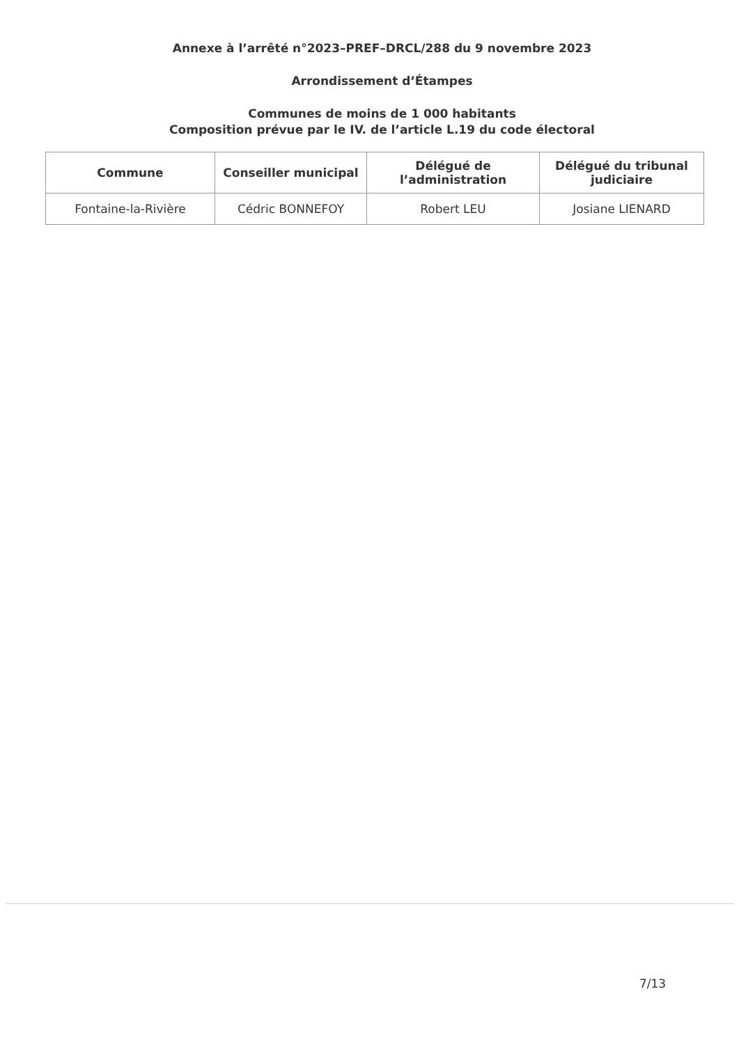Annexe à l’arrêté n°2023–PREF–DRCL/288 du 9 novembre 2023
Arrondissement d’Étampes
Communes de moins de 1 000 habitants
Composition prévue par le IV. de l’article L.19 du code électoral
| Commune | Conseiller municipal | Délégué de l’administration | Délégué du tribunal judiciaire |
| --- | --- | --- | --- |
| Fontaine-la-Rivière | Cédric BONNEFOY | Robert LEU | Josiane LIENARD |
7/13